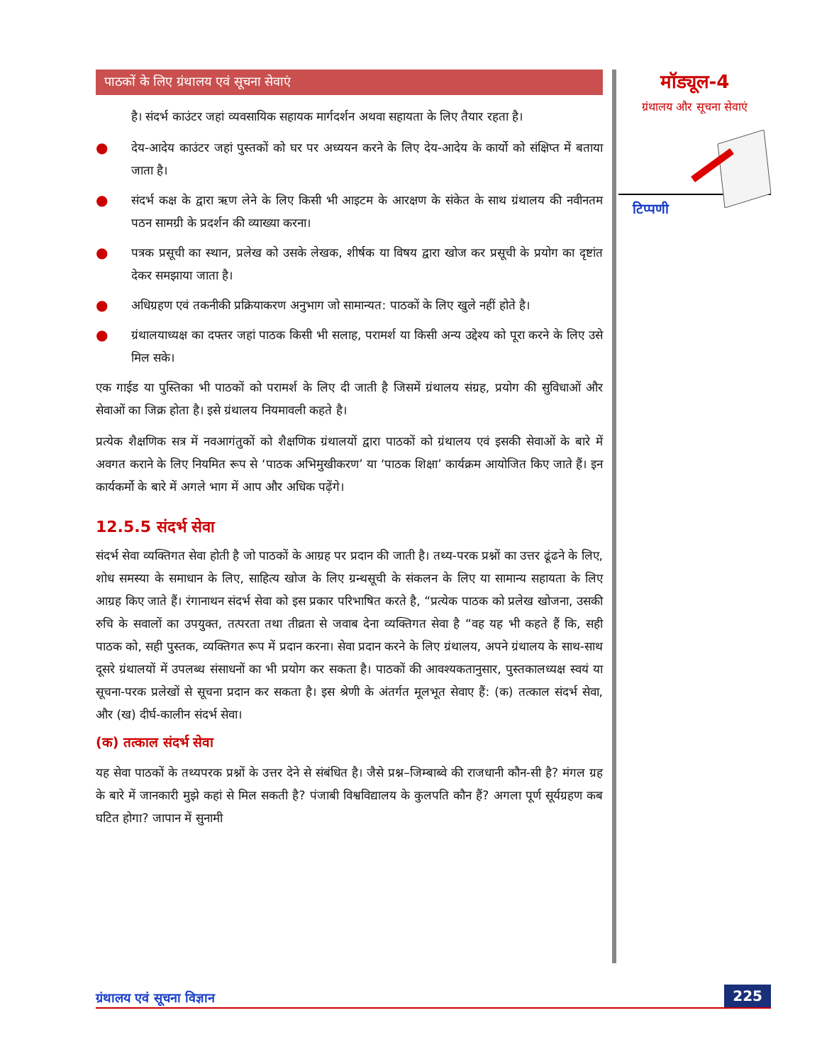पाठकों के लिए ग्रंथालय एवं सूचना सेवाएं
है। संदर्भ काउंटर जहां व्यवसायिक सहायक मार्गदर्शन अथवा सहायता के लिए तैयार रहता है।
● देय-आदेय काउंटर जहां पुस्तकों को घर पर अध्ययन करने के लिए देय-आदेय के कार्यो को संक्षिप्त में बताया जाता है।
● संदर्भ कक्ष के द्वारा ऋण लेने के लिए किसी भी आइटम के आरक्षण के संकेत के साथ ग्रंथालय की नवीनतम पठन सामग्री के प्रदर्शन की व्याख्या करना।
● पत्रक प्रसूची का स्थान, प्रलेख को उसके लेखक, शीर्षक या विषय द्वारा खोज कर प्रसूची के प्रयोग का दृष्टांत देकर समझाया जाता है।
● अधिग्रहण एवं तकनीकी प्रक्रियाकरण अनुभाग जो सामान्यत: पाठकों के लिए खुले नहीं होते है।
● ग्रंथालयाध्यक्ष का दफ्तर जहां पाठक किसी भी सलाह, परामर्श या किसी अन्य उद्देश्य को पूरा करने के लिए उसे मिल सके।
एक गाईड या पुस्तिका भी पाठकों को परामर्श के लिए दी जाती है जिसमें ग्रंथालय संग्रह, प्रयोग की सुविधाओं और सेवाओं का जिक्र होता है। इसे ग्रंथालय नियमावली कहते है।
प्रत्येक शैक्षणिक सत्र में नवआगंतुकों को शैक्षणिक ग्रंथालयों द्वारा पाठकों को ग्रंथालय एवं इसकी सेवाओं के बारे में अवगत कराने के लिए नियमित रूप से ‘पाठक अभिमुखीकरण’ या ‘पाठक शिक्षा’ कार्यक्रम आयोजित किए जाते हैं। इन कार्यकर्मो के बारे में अगले भाग में आप और अधिक पढ़ेंगे।
12.5.5 संदर्भ सेवा
संदर्भ सेवा व्यक्तिगत सेवा होती है जो पाठकों के आग्रह पर प्रदान की जाती है। तथ्य-परक प्रश्नों का उत्तर ढूंढने के लिए, शोध समस्या के समाधान के लिए, साहित्य खोज के लिए ग्रन्थसूची के संकलन के लिए या सामान्य सहायता के लिए आग्रह किए जाते हैं। रंगानाथन संदर्भ सेवा को इस प्रकार परिभाषित करते है, “प्रत्येक पाठक को प्रलेख खोजना, उसकी रुचि के सवालों का उपयुक्त, तत्परता तथा तीव्रता से जवाब देना व्यक्तिगत सेवा है “वह यह भी कहते हैं कि, सही पाठक को, सही पुस्तक, व्यक्तिगत रूप में प्रदान करना। सेवा प्रदान करने के लिए ग्रंथालय, अपने ग्रंथालय के साथ-साथ दूसरे ग्रंथालयों में उपलब्ध संसाधनों का भी प्रयोग कर सकता है। पाठकों की आवश्यकतानुसार, पुस्तकालध्यक्ष स्वयं या सूचना-परक प्रलेखों से सूचना प्रदान कर सकता है। इस श्रेणी के अंतर्गत मूलभूत सेवाए हैं: (क) तत्काल संदर्भ सेवा, और (ख) दीर्घ-कालीन संदर्भ सेवा।
(क) तत्काल संदर्भ सेवा
यह सेवा पाठकों के तथ्यपरक प्रश्नों के उत्तर देने से संबंधित है। जैसे प्रश्न–जिम्बाब्वे की राजधानी कौन-सी है? मंगल ग्रह के बारे में जानकारी मुझे कहां से मिल सकती है? पंजाबी विश्वविद्यालय के कुलपति कौन हैं? अगला पूर्ण सूर्यग्रहण कब घटित होगा? जापान में सुनामी
मॉड्यूल-4
ग्रंथालय और सूचना सेवाएं
टिप्पणी
ग्रंथालय एवं सूचना विज्ञान 225